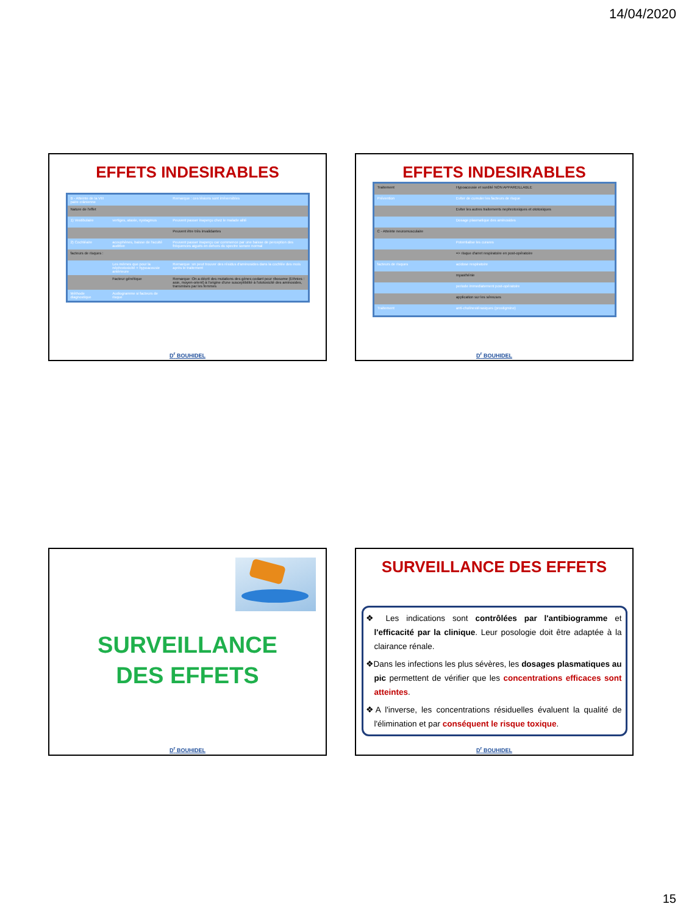14/04/2020
EFFETS INDESIRABLES
| B - Atteinte de la VIII paire crânienne | | Remarque : ces lésions sont irréversibles |
| Nature de l'effet | | |
| 1) Vestibulaire | vertiges, ataxie, nystagmus | Peuvent passer inaperçu chez le malade alité |
| | | Peuvent être très invalidantes |
| 2) Cochléaire | acouphènes, baisse de l'acuité auditive | Peuvent passer inaperçu car commence par une baisse de perception des fréquences aiguës en dehors du spectre sonore normal |
| facteurs de risques : | | |
| | Les mêmes que pour la néphrotoxicité + hypoacousie antérieure | Remarque :on peut trouver des résidus d'aminosides dans la cochlée des mois après le traitement |
| | Facteur génétique | Remarque :On a décrit des mutations des gènes codant pour ribosome (Ethnies : asie, moyen-orient) à l'origine d'une susceptibilité à l'ototoxicité des aminosides, transmises par les femmes |
| Méthode diagnostique | Audiogramme si facteurs de risque | |
D<sup>r</sup> BOUHIDEL
EFFETS INDESIRABLES
| Traitement | Hypoacousie et surdité NON APPAREILLABLE | |
| Prévention | Eviter de cumuler les facteurs de risque | |
| | Eviter les autres traitements nephrotoxiques et ototoxiques | |
| | Dosage plasmatique des aminosides | |
| C - Atteinte neuromusculaire | | |
| | Potentialise les curares | |
| | => risque d'arret respiratoire en post-opératoire | |
| facteurs de risques | acidose respiratoire | |
| | myasthénie | |
| | periode immediatement post-opératoire | |
| | application sur les séreuses | |
| Traitement | anti-cholinestérasiques (prostigmine) | |
D<sup>r</sup> BOUHIDEL
SURVEILLANCE
DES EFFETS
D<sup>r</sup> BOUHIDEL
SURVEILLANCE DES EFFETS
❖ Les indications sont contrôlées par l'antibiogramme et l'efficacité par la clinique. Leur posologie doit être adaptée à la clairance rénale.
❖Dans les infections les plus sévères, les dosages plasmatiques au pic permettent de vérifier que les concentrations efficaces sont atteintes.
❖A l'inverse, les concentrations résiduelles évaluent la qualité de l'élimination et par conséquent le risque toxique.
D<sup>r</sup> BOUHIDEL
15